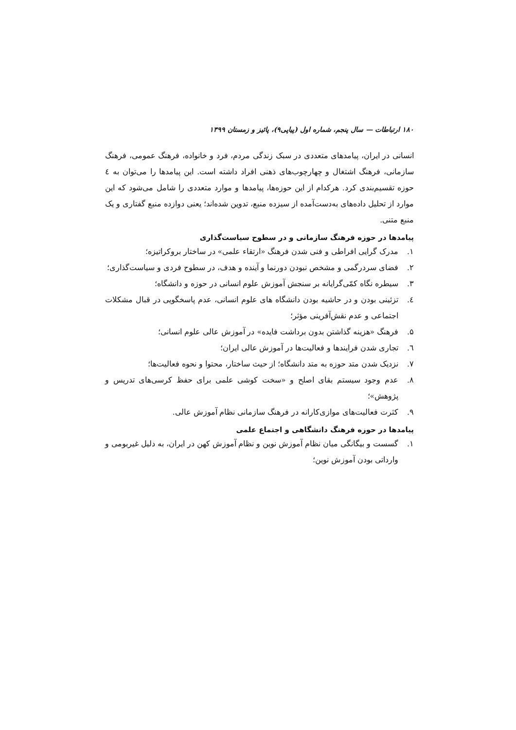۱۸۰ ارتباطات — سال پنجم، شماره اول (پیاپی۹)، پائیز و زمستان ۱۳۹۹
انسانی در ایران، پیامدهای متعددی در سبک زندگی مردم، فرد و خانواده، فرهنگ عمومی، فرهنگ سازمانی، فرهنگ اشتغال و چهارچوب‌های ذهنی افراد داشته است. این پیامدها را می‌توان به ٤ حوزه تقسیم‌بندی کرد. هرکدام از این حوزه‌ها، پیامدها و موارد متعددی را شامل می‌شود که این موارد از تحلیل داده‌های به‌دست‌آمده از سیزده منبع، تدوین شده‌اند؛ یعنی دوازده منبع گفتاری و یک منبع متنی.
پیامدها در حوزه فرهنگ سازمانی و در سطوح سیاست‌گذاری
۱. مدرک گرایی افراطی و فنی شدن فرهنگ «ارتقاء علمی» در ساختار بروکراتیزه؛
۲. فضای سردرگمی و مشخص نبودن دورنما و آینده و هدف، در سطوح فردی و سیاست‌گذاری؛
۳. سیطره نگاه کمّی‌گرایانه بر سنجش آموزش علوم انسانی در حوزه و دانشگاه؛
٤. تزئینی بودن و در حاشیه بودن دانشگاه های علوم انسانی، عدم پاسخگویی در قبال مشکلات اجتماعی و عدم نقش‌آفرینی مؤثر؛
۵. فرهنگ «هزینه گذاشتن بدون برداشت فایده» در آموزش عالی علوم انسانی؛
٦. تجاری شدن فرایندها و فعالیت‌ها در آموزش عالی ایران؛
۷. نزدیک شدن متد حوزه به متد دانشگاه؛ از حیث ساختار، محتوا و نحوه فعالیت‌ها؛
۸. عدم وجود سیستم بقای اصلح و «سخت کوشی علمی برای حفظ کرسی‌های تدریس و پژوهش»؛
۹. کثرت فعالیت‌های موازی‌کارانه در فرهنگ سازمانی نظام آموزش عالی.
پیامدها در حوزه فرهنگ دانشگاهی و اجتماع علمی
۱. گسست و بیگانگی میان نظام آموزش نوین و نظام آموزش کهن در ایران، به دلیل غیربومی و وارداتی بودن آموزش نوین؛